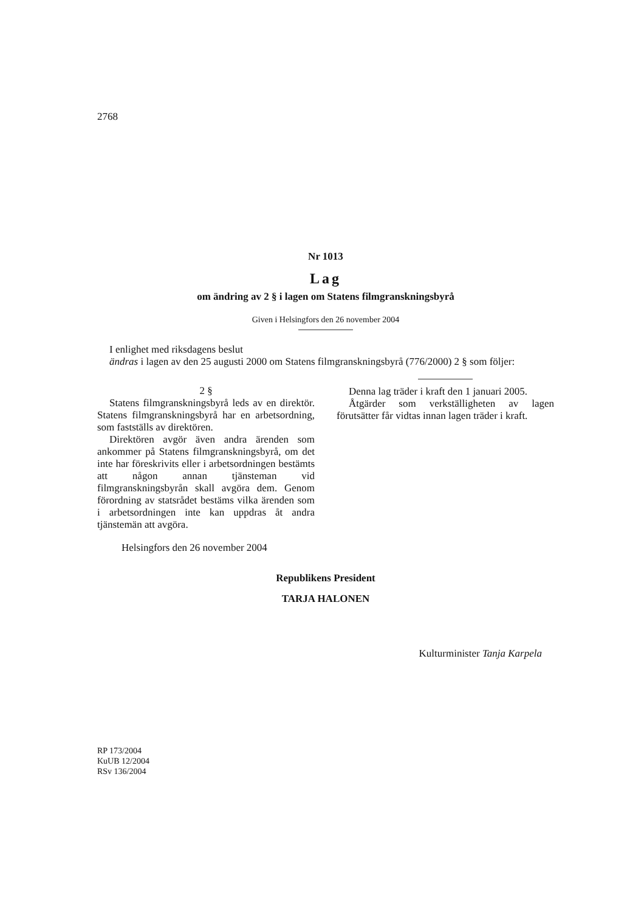2768
Nr 1013
Lag
om ändring av 2 § i lagen om Statens filmgranskningsbyrå
Given i Helsingfors den 26 november 2004
I enlighet med riksdagens beslut
ändras i lagen av den 25 augusti 2000 om Statens filmgranskningsbyrå (776/2000) 2 § som följer:
2 §
Statens filmgranskningsbyrå leds av en direktör. Statens filmgranskningsbyrå har en arbetsordning, som fastställs av direktören.
Direktören avgör även andra ärenden som ankommer på Statens filmgranskningsbyrå, om det inte har föreskrivits eller i arbetsordningen bestämts att någon annan tjänsteman vid filmgranskningsbyrån skall avgöra dem. Genom förordning av statsrådet bestäms vilka ärenden som i arbetsordningen inte kan uppdras åt andra tjänstemän att avgöra.
Denna lag träder i kraft den 1 januari 2005.
Åtgärder som verkställigheten av lagen förutsätter får vidtas innan lagen träder i kraft.
Helsingfors den 26 november 2004
Republikens President
TARJA HALONEN
Kulturminister Tanja Karpela
RP 173/2004
KuUB 12/2004
RSv 136/2004